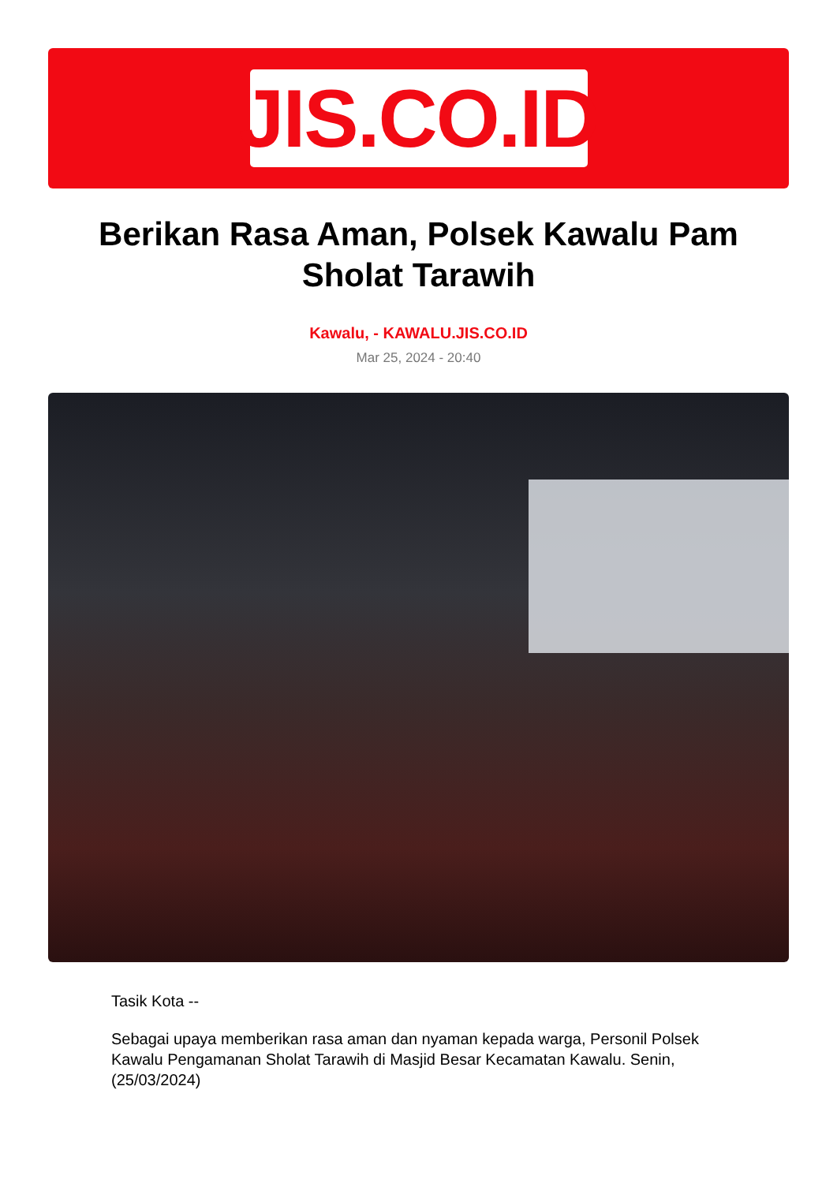JIS.CO.ID
Berikan Rasa Aman, Polsek Kawalu Pam Sholat Tarawih
Kawalu, - KAWALU.JIS.CO.ID
Mar 25, 2024 - 20:40
Tasik Kota --
Sebagai upaya memberikan rasa aman dan nyaman kepada warga, Personil Polsek Kawalu Pengamanan Sholat Tarawih di Masjid Besar Kecamatan Kawalu. Senin, (25/03/2024)